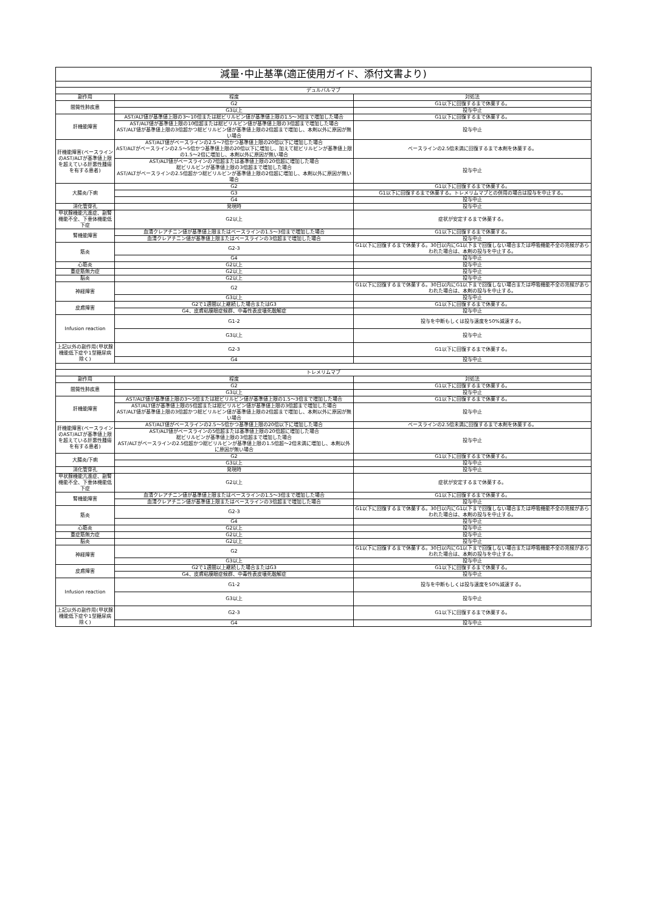| 減量･中止基準(適正使用ガイド、添付文書より) | | |
| デュルバルマブ | | |
| 副作用 | 程度 | 対処法 |
| 間質性肺疾患 | G2 | G1以下に回復するまで休薬する。 |
| | G3以上 | 投与中止 |
| 肝機能障害 | AST/ALT値が基準値上限の3～10倍または総ビリルビン値が基準値上限の1.5～3倍まで増加した場合 | G1以下に回復するまで休薬する。 |
| | AST/ALT値が基準値上限の10倍超または総ビリルビン値が基準値上限の3倍超まで増加した場合 AST/ALT値が基準値上限の3倍超かつ総ビリルビン値が基準値上限の2倍超まで増加し、本剤以外に原因が無い場合 | 投与中止 |
| 肝機能障害(ベースラインのAST/ALTが基準値上限を超えている肝悪性腫瘍を有する患者) | AST/ALT値がベースラインの2.5～7倍かつ基準値上限の20倍以下に増加した場合 AST/ALTがベースラインの2.5～5倍かつ基準値上限の20倍以下に増加し、加えて総ビリルビンが基準値上限の1.5～2倍に増加し、本剤以外に原因が無い場合 | ベースラインの2.5倍未満に回復するまで本剤を休薬する。 |
| | AST/ALT値がベースラインの7倍超または基準値上限の20倍超に増加した場合 総ビリルビンが基準値上限の3倍超まで増加した場合 AST/ALTがベースラインの2.5倍超かつ総ビリルビンが基準値上限の2倍超に増加し、本剤以外に原因が無い場合 | 投与中止 |
| 大腸炎/下痢 | G2 | G1以下に回復するまで休薬する。 |
| | G3 | G1以下に回復するまで休薬する。トレメリムマブとの併用の場合は投与を中止する。 |
| | G4 | 投与中止 |
| 消化管穿孔 | 発現時 | 投与中止 |
| 甲状腺機能亢進症、副腎機能不全、下垂体機能低下症 | G2以上 | 症状が安定するまで休薬する。 |
| 腎機能障害 | 血清クレアチニン値が基準値上限またはベースラインの1.5～3倍まで増加した場合 | G1以下に回復するまで休薬する。 |
| | 血清クレアチニン値が基準値上限またはベースラインの3倍超まで増加した場合 | 投与中止 |
| 筋炎 | G2-3 | G1以下に回復するまで休薬する。30日以内にG1以下まで回復しない場合または呼吸機能不全の兆候があらわれた場合は、本剤の投与を中止する。 |
| | G4 | 投与中止 |
| 心筋炎 | G2以上 | 投与中止 |
| 重症筋無力症 | G2以上 | 投与中止 |
| 脳炎 | G2以上 | 投与中止 |
| 神経障害 | G2 | G1以下に回復するまで休薬する。30日以内にG1以下まで回復しない場合または呼吸機能不全の兆候があらわれた場合は、本剤の投与を中止する。 |
| | G3以上 | 投与中止 |
| 皮膚障害 | G2で1週間以上継続した場合またはG3 | G1以下に回復するまで休薬する。 |
| | G4、皮膚粘膜眼症候群、中毒性表皮壊死融解症 | 投与中止 |
| Infusion reaction | G1-2 | 投与を中断もしくは投与速度を50%減速する。 |
| | G3以上 | 投与中止 |
| 上記以外の副作用(甲状腺機能低下症や1型糖尿病除く) | G2-3 | G1以下に回復するまで休薬する。 |
| | G4 | 投与中止 |
| トレメリムマブ | | |
| 副作用 | 程度 | 対処法 |
| 間質性肺疾患 | G2 | G1以下に回復するまで休薬する。 |
| | G3以上 | 投与中止 |
| 肝機能障害 | AST/ALT値が基準値上限の3～5倍または総ビリルビン値が基準値上限の1.5～3倍まで増加した場合 | G1以下に回復するまで休薬する。 |
| | AST/ALT値が基準値上限の5倍超または総ビリルビン値が基準値上限の3倍超まで増加した場合 AST/ALT値が基準値上限の3倍超かつ総ビリルビン値が基準値上限の2倍超まで増加し、本剤以外に原因が無い場合 | 投与中止 |
| 肝機能障害(ベースラインのAST/ALTが基準値上限を超えている肝悪性腫瘍を有する患者) | AST/ALT値がベースラインの2.5～5倍かつ基準値上限の20倍以下に増加した場合 | ベースラインの2.5倍未満に回復するまで本剤を休薬する。 |
| | AST/ALT値がベースラインの5倍超または基準値上限の20倍超に増加した場合 総ビリルビンが基準値上限の3倍超まで増加した場合 AST/ALTがベースラインの2.5倍超かつ総ビリルビンが基準値上限の1.5倍超～2倍未満に増加し、本剤以外に原因が無い場合 | 投与中止 |
| 大腸炎/下痢 | G2 | G1以下に回復するまで休薬する。 |
| | G3以上 | 投与中止 |
| 消化管穿孔 | 発現時 | 投与中止 |
| 甲状腺機能亢進症、副腎機能不全、下垂体機能低下症 | G2以上 | 症状が安定するまで休薬する。 |
| 腎機能障害 | 血清クレアチニン値が基準値上限またはベースラインの1.5～3倍まで増加した場合 | G1以下に回復するまで休薬する。 |
| | 血清クレアチニン値が基準値上限またはベースラインの3倍超まで増加した場合 | 投与中止 |
| 筋炎 | G2-3 | G1以下に回復するまで休薬する。30日以内にG1以下まで回復しない場合または呼吸機能不全の兆候があらわれた場合は、本剤の投与を中止する。 |
| | G4 | 投与中止 |
| 心筋炎 | G2以上 | 投与中止 |
| 重症筋無力症 | G2以上 | 投与中止 |
| 脳炎 | G2以上 | 投与中止 |
| 神経障害 | G2 | G1以下に回復するまで休薬する。30日以内にG1以下まで回復しない場合または呼吸機能不全の兆候があらわれた場合は、本剤の投与を中止する。 |
| | G3以上 | 投与中止 |
| 皮膚障害 | G2で1週間以上継続した場合またはG3 | G1以下に回復するまで休薬する。 |
| | G4、皮膚粘膜眼症候群、中毒性表皮壊死融解症 | 投与中止 |
| Infusion reaction | G1-2 | 投与を中断もしくは投与速度を50%減速する。 |
| | G3以上 | 投与中止 |
| 上記以外の副作用(甲状腺機能低下症や1型糖尿病除く) | G2-3 | G1以下に回復するまで休薬する。 |
| | G4 | 投与中止 |